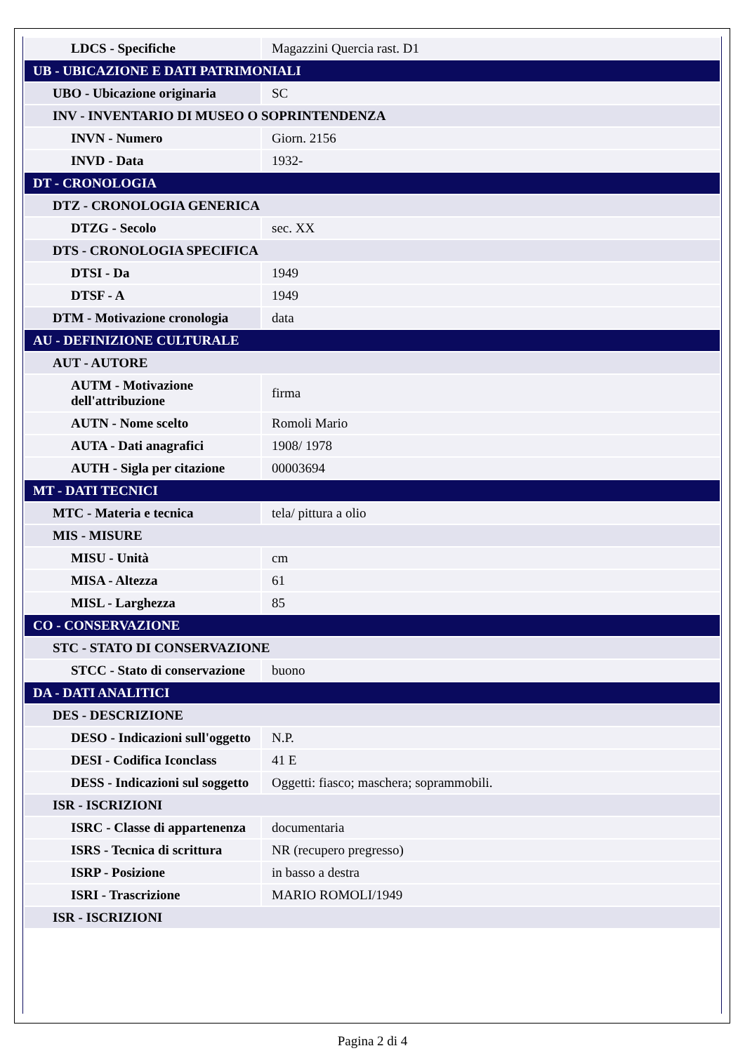| LDCS - Specifiche | Magazzini Quercia rast. D1 |
| UB - UBICAZIONE E DATI PATRIMONIALI | |
| UBO - Ubicazione originaria | SC |
| INV - INVENTARIO DI MUSEO O SOPRINTENDENZA | |
| INVN - Numero | Giorn. 2156 |
| INVD - Data | 1932- |
| DT - CRONOLOGIA | |
| DTZ - CRONOLOGIA GENERICA | |
| DTZG - Secolo | sec. XX |
| DTS - CRONOLOGIA SPECIFICA | |
| DTSI - Da | 1949 |
| DTSF - A | 1949 |
| DTM - Motivazione cronologia | data |
| AU - DEFINIZIONE CULTURALE | |
| AUT - AUTORE | |
| AUTM - Motivazione dell'attribuzione | firma |
| AUTN - Nome scelto | Romoli Mario |
| AUTA - Dati anagrafici | 1908/ 1978 |
| AUTH - Sigla per citazione | 00003694 |
| MT - DATI TECNICI | |
| MTC - Materia e tecnica | tela/ pittura a olio |
| MIS - MISURE | |
| MISU - Unità | cm |
| MISA - Altezza | 61 |
| MISL - Larghezza | 85 |
| CO - CONSERVAZIONE | |
| STC - STATO DI CONSERVAZIONE | |
| STCC - Stato di conservazione | buono |
| DA - DATI ANALITICI | |
| DES - DESCRIZIONE | |
| DESO - Indicazioni sull'oggetto | N.P. |
| DESI - Codifica Iconclass | 41 E |
| DESS - Indicazioni sul soggetto | Oggetti: fiasco; maschera; soprammobili. |
| ISR - ISCRIZIONI | |
| ISRC - Classe di appartenenza | documentaria |
| ISRS - Tecnica di scrittura | NR (recupero pregresso) |
| ISRP - Posizione | in basso a destra |
| ISRI - Trascrizione | MARIO ROMOLI/1949 |
| ISR - ISCRIZIONI | |
Pagina 2 di 4